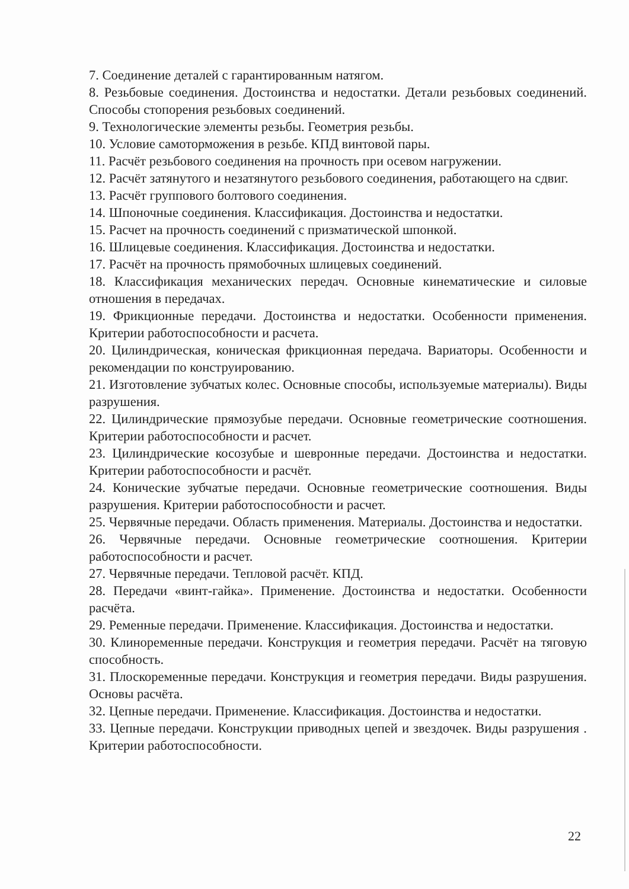7. Соединение деталей с гарантированным натягом.
8. Резьбовые соединения. Достоинства и недостатки. Детали резьбовых соединений. Способы стопорения резьбовых соединений.
9. Технологические элементы резьбы. Геометрия резьбы.
10. Условие самоторможения в резьбе. КПД винтовой пары.
11. Расчёт резьбового соединения на прочность при осевом нагружении.
12. Расчёт затянутого и незатянутого резьбового соединения, работающего на сдвиг.
13. Расчёт группового болтового соединения.
14. Шпоночные соединения. Классификация. Достоинства и недостатки.
15. Расчет на прочность соединений с призматической шпонкой.
16. Шлицевые соединения. Классификация. Достоинства и недостатки.
17. Расчёт на прочность прямобочных шлицевых соединений.
18. Классификация механических передач. Основные кинематические и силовые отношения в передачах.
19. Фрикционные передачи. Достоинства и недостатки. Особенности применения. Критерии работоспособности и расчета.
20. Цилиндрическая, коническая фрикционная передача. Вариаторы. Особенности и рекомендации по конструированию.
21. Изготовление зубчатых колес. Основные способы, используемые материалы). Виды разрушения.
22. Цилиндрические прямозубые передачи. Основные геометрические соотношения. Критерии работоспособности и расчет.
23. Цилиндрические косозубые и шевронные передачи. Достоинства и недостатки. Критерии работоспособности и расчёт.
24. Конические зубчатые передачи. Основные геометрические соотношения. Виды разрушения. Критерии работоспособности и расчет.
25. Червячные передачи. Область применения. Материалы. Достоинства и недостатки.
26. Червячные передачи. Основные геометрические соотношения. Критерии работоспособности и расчет.
27. Червячные передачи. Тепловой расчёт. КПД.
28. Передачи «винт-гайка». Применение. Достоинства и недостатки. Особенности расчёта.
29. Ременные передачи. Применение. Классификация. Достоинства и недостатки.
30. Клиноременные передачи. Конструкция и геометрия передачи. Расчёт на тяговую способность.
31. Плоскоременные передачи. Конструкция и геометрия передачи. Виды разрушения. Основы расчёта.
32. Цепные передачи. Применение. Классификация. Достоинства и недостатки.
33. Цепные передачи. Конструкции приводных цепей и звездочек. Виды разрушения . Критерии работоспособности.
22